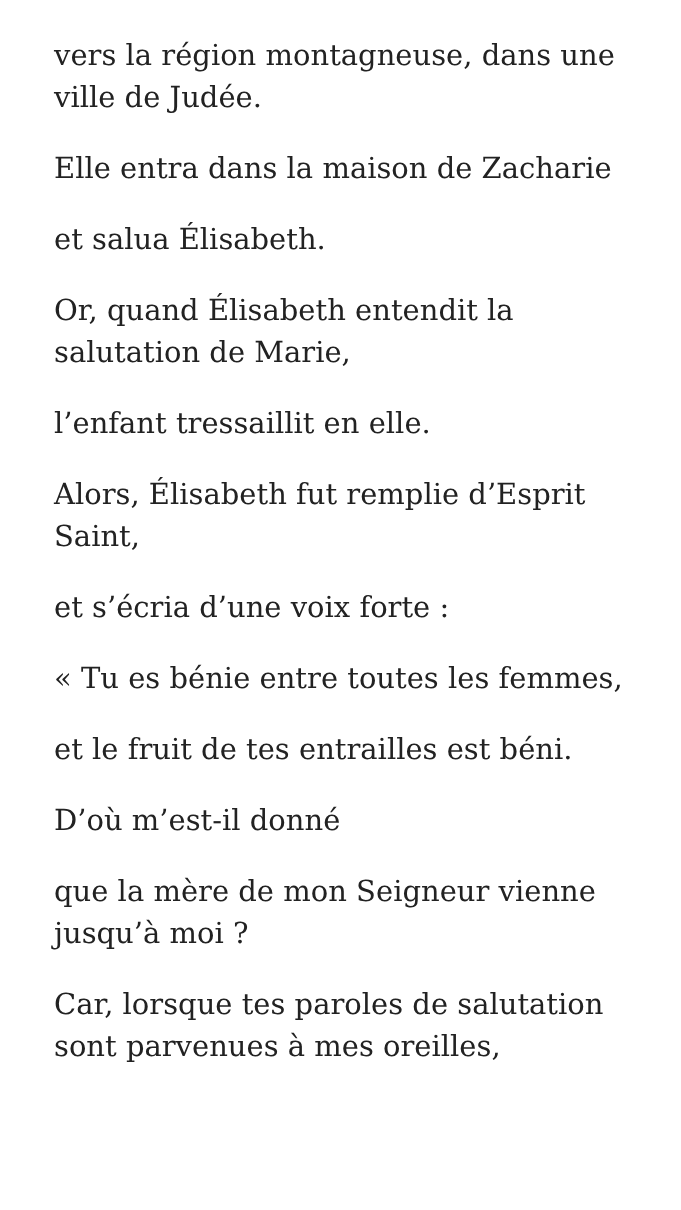vers la région montagneuse, dans une ville de Judée.
Elle entra dans la maison de Zacharie
et salua Élisabeth.
Or, quand Élisabeth entendit la salutation de Marie,
l’enfant tressaillit en elle.
Alors, Élisabeth fut remplie d’Esprit Saint,
et s’écria d’une voix forte :
« Tu es bénie entre toutes les femmes,
et le fruit de tes entrailles est béni.
D’où m’est-il donné
que la mère de mon Seigneur vienne jusqu’à moi ?
Car, lorsque tes paroles de salutation sont parvenues à mes oreilles,